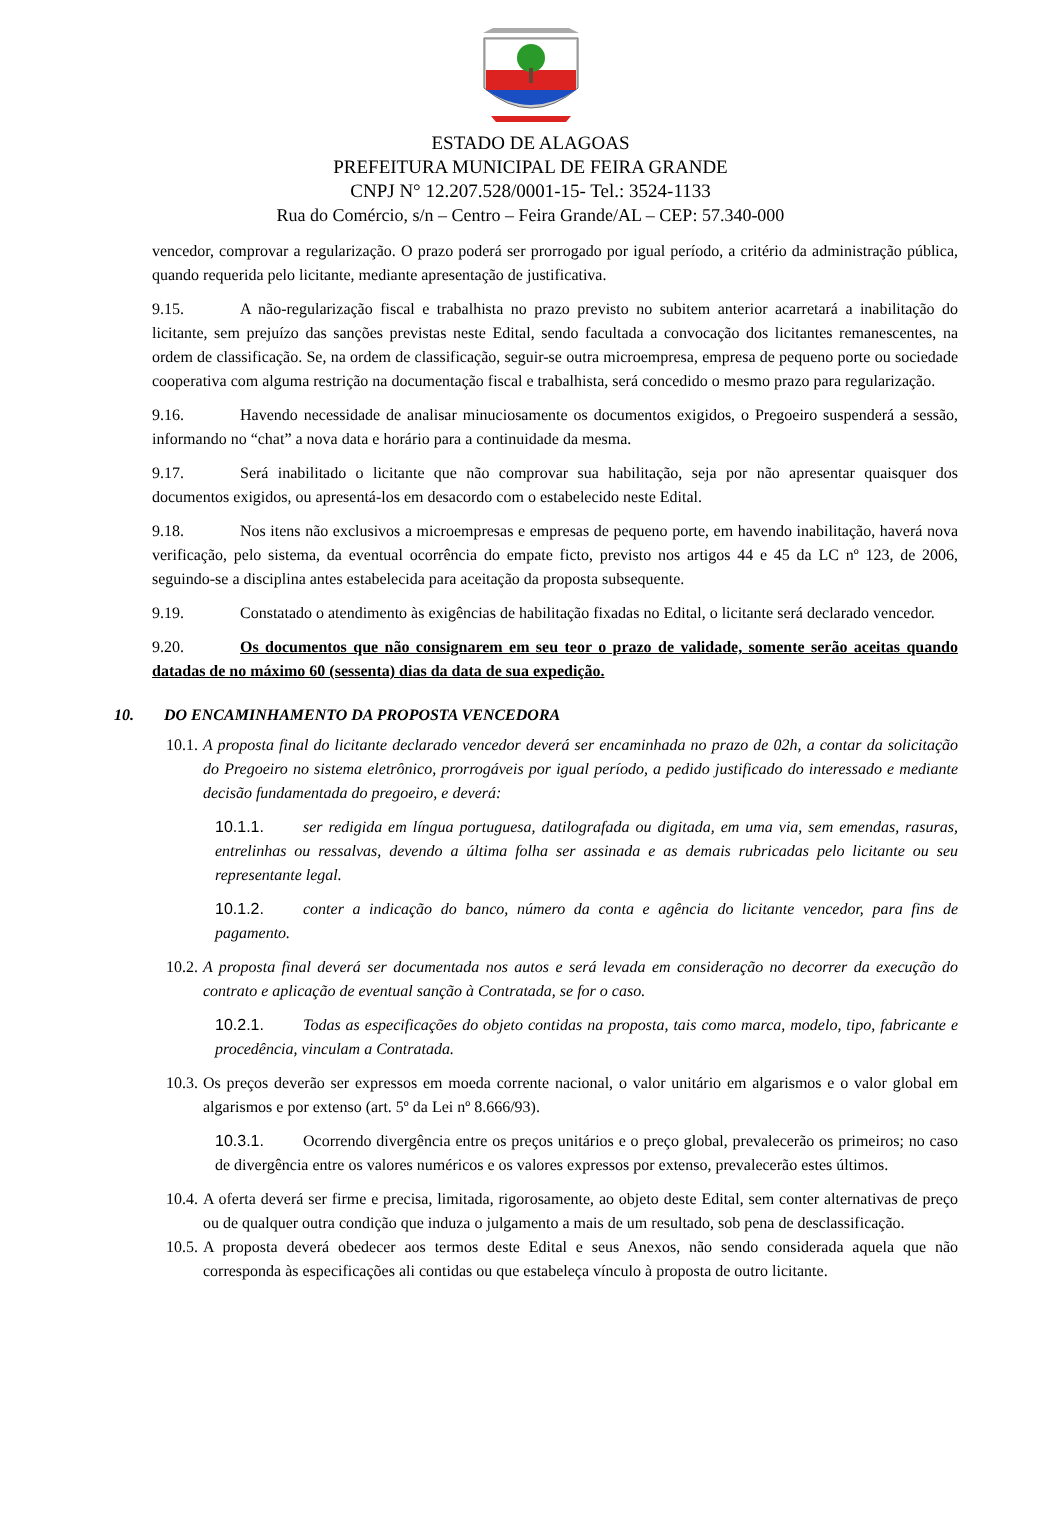ESTADO DE ALAGOAS
PREFEITURA MUNICIPAL DE FEIRA GRANDE
CNPJ N° 12.207.528/0001-15- Tel.: 3524-1133
Rua do Comércio, s/n – Centro – Feira Grande/AL – CEP: 57.340-000
vencedor, comprovar a regularização. O prazo poderá ser prorrogado por igual período, a critério da administração pública, quando requerida pelo licitante, mediante apresentação de justificativa.
9.15. A não-regularização fiscal e trabalhista no prazo previsto no subitem anterior acarretará a inabilitação do licitante, sem prejuízo das sanções previstas neste Edital, sendo facultada a convocação dos licitantes remanescentes, na ordem de classificação. Se, na ordem de classificação, seguir-se outra microempresa, empresa de pequeno porte ou sociedade cooperativa com alguma restrição na documentação fiscal e trabalhista, será concedido o mesmo prazo para regularização.
9.16. Havendo necessidade de analisar minuciosamente os documentos exigidos, o Pregoeiro suspenderá a sessão, informando no “chat” a nova data e horário para a continuidade da mesma.
9.17. Será inabilitado o licitante que não comprovar sua habilitação, seja por não apresentar quaisquer dos documentos exigidos, ou apresentá-los em desacordo com o estabelecido neste Edital.
9.18. Nos itens não exclusivos a microempresas e empresas de pequeno porte, em havendo inabilitação, haverá nova verificação, pelo sistema, da eventual ocorrência do empate ficto, previsto nos artigos 44 e 45 da LC nº 123, de 2006, seguindo-se a disciplina antes estabelecida para aceitação da proposta subsequente.
9.19. Constatado o atendimento às exigências de habilitação fixadas no Edital, o licitante será declarado vencedor.
9.20. Os documentos que não consignarem em seu teor o prazo de validade, somente serão aceitas quando datadas de no máximo 60 (sessenta) dias da data de sua expedição.
10. DO ENCAMINHAMENTO DA PROPOSTA VENCEDORA
10.1. A proposta final do licitante declarado vencedor deverá ser encaminhada no prazo de 02h, a contar da solicitação do Pregoeiro no sistema eletrônico, prorrogáveis por igual período, a pedido justificado do interessado e mediante decisão fundamentada do pregoeiro, e deverá:
10.1.1. ser redigida em língua portuguesa, datilografada ou digitada, em uma via, sem emendas, rasuras, entrelinhas ou ressalvas, devendo a última folha ser assinada e as demais rubricadas pelo licitante ou seu representante legal.
10.1.2. conter a indicação do banco, número da conta e agência do licitante vencedor, para fins de pagamento.
10.2. A proposta final deverá ser documentada nos autos e será levada em consideração no decorrer da execução do contrato e aplicação de eventual sanção à Contratada, se for o caso.
10.2.1. Todas as especificações do objeto contidas na proposta, tais como marca, modelo, tipo, fabricante e procedência, vinculam a Contratada.
10.3. Os preços deverão ser expressos em moeda corrente nacional, o valor unitário em algarismos e o valor global em algarismos e por extenso (art. 5º da Lei nº 8.666/93).
10.3.1. Ocorrendo divergência entre os preços unitários e o preço global, prevalecerão os primeiros; no caso de divergência entre os valores numéricos e os valores expressos por extenso, prevalecerão estes últimos.
10.4. A oferta deverá ser firme e precisa, limitada, rigorosamente, ao objeto deste Edital, sem conter alternativas de preço ou de qualquer outra condição que induza o julgamento a mais de um resultado, sob pena de desclassificação.
10.5. A proposta deverá obedecer aos termos deste Edital e seus Anexos, não sendo considerada aquela que não corresponda às especificações ali contidas ou que estabeleça vínculo à proposta de outro licitante.